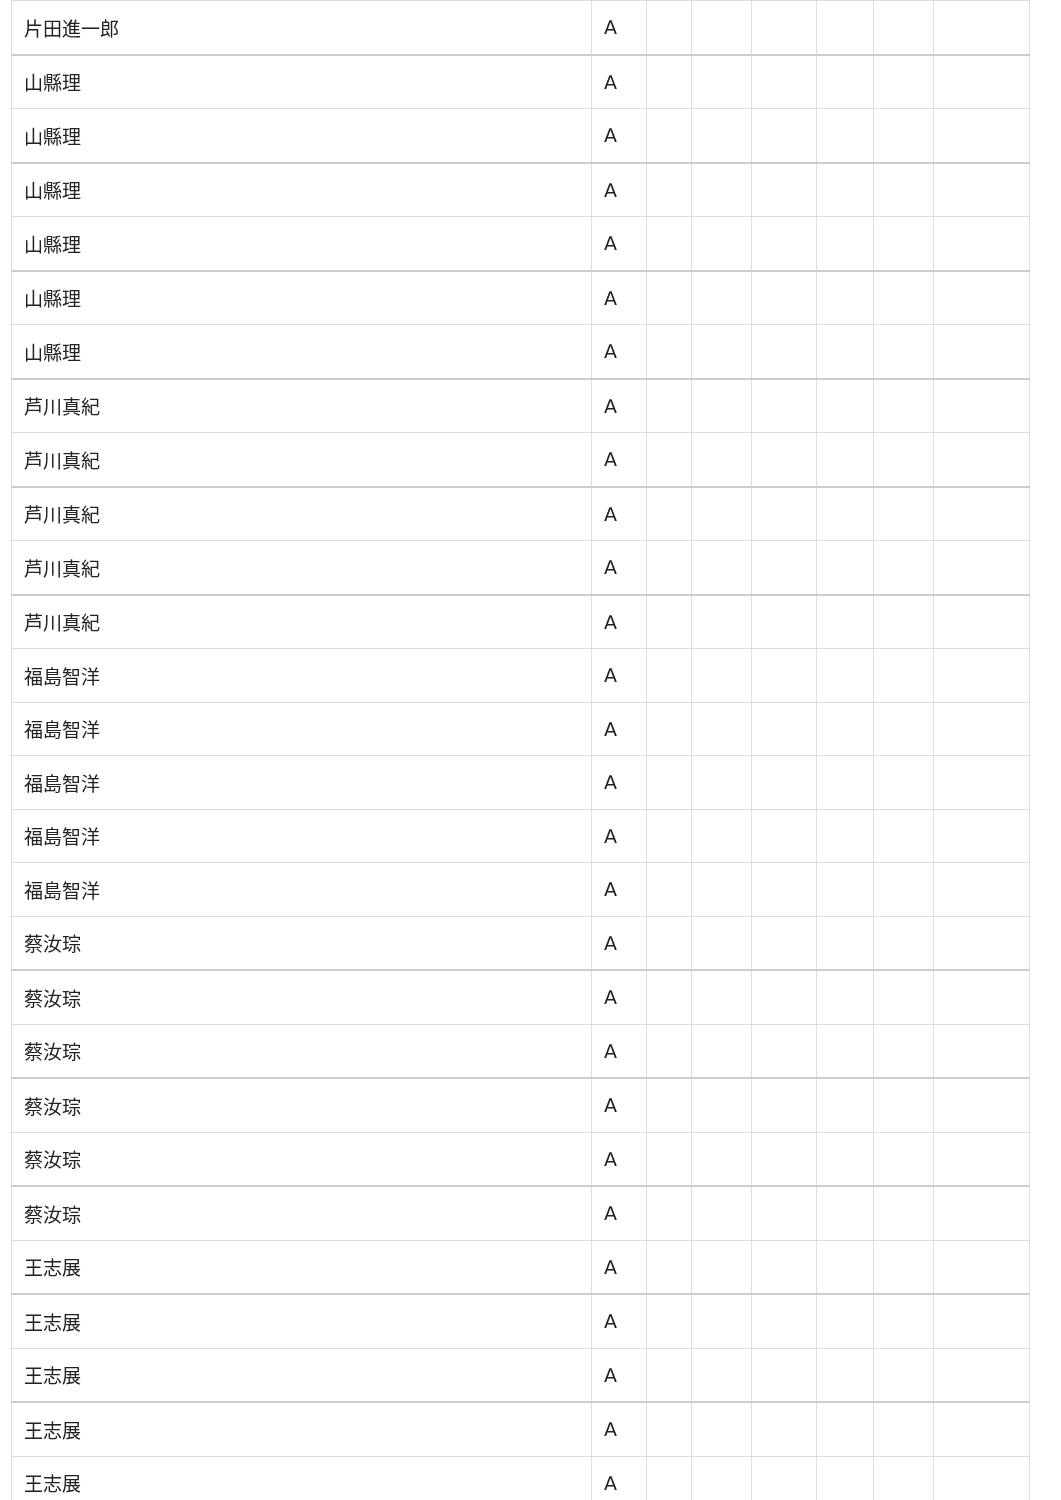| 片田進一郎 | A | | | | | | |
| 山縣理 | A | | | | | | |
| 山縣理 | A | | | | | | |
| 山縣理 | A | | | | | | |
| 山縣理 | A | | | | | | |
| 山縣理 | A | | | | | | |
| 山縣理 | A | | | | | | |
| 芦川真紀 | A | | | | | | |
| 芦川真紀 | A | | | | | | |
| 芦川真紀 | A | | | | | | |
| 芦川真紀 | A | | | | | | |
| 芦川真紀 | A | | | | | | |
| 福島智洋 | A | | | | | | |
| 福島智洋 | A | | | | | | |
| 福島智洋 | A | | | | | | |
| 福島智洋 | A | | | | | | |
| 福島智洋 | A | | | | | | |
| 蔡汝琮 | A | | | | | | |
| 蔡汝琮 | A | | | | | | |
| 蔡汝琮 | A | | | | | | |
| 蔡汝琮 | A | | | | | | |
| 蔡汝琮 | A | | | | | | |
| 蔡汝琮 | A | | | | | | |
| 王志展 | A | | | | | | |
| 王志展 | A | | | | | | |
| 王志展 | A | | | | | | |
| 王志展 | A | | | | | | |
| 王志展 | A | | | | | | |